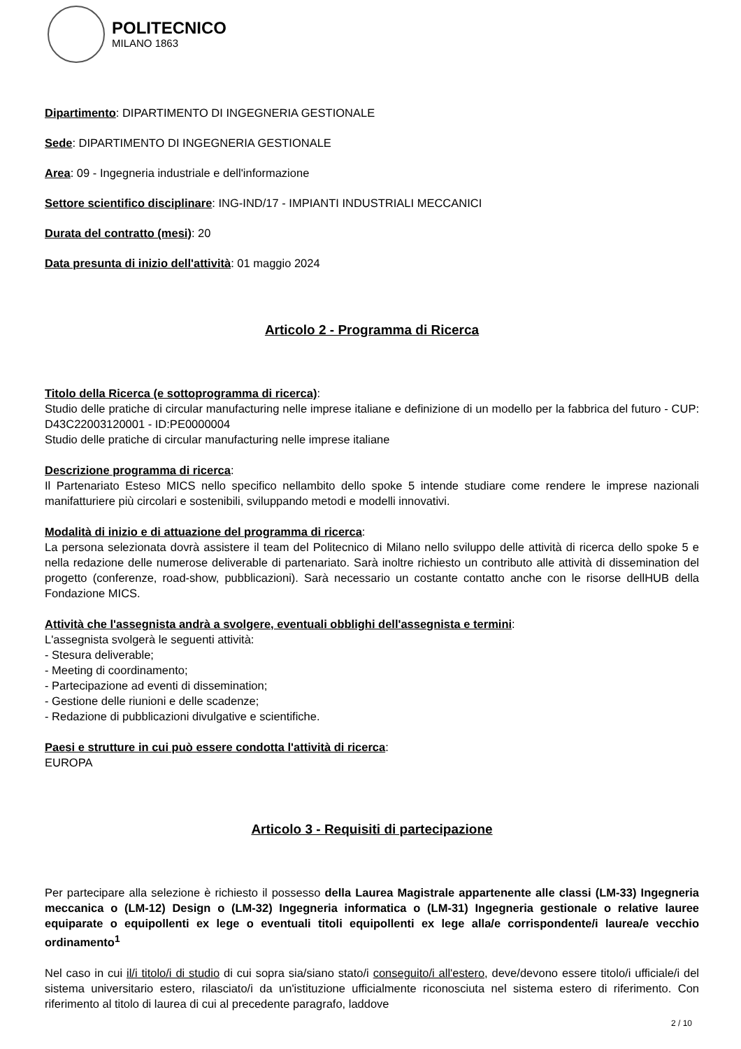POLITECNICO
MILANO 1863
Dipartimento: DIPARTIMENTO DI INGEGNERIA GESTIONALE
Sede: DIPARTIMENTO DI INGEGNERIA GESTIONALE
Area: 09 - Ingegneria industriale e dell'informazione
Settore scientifico disciplinare: ING-IND/17 - IMPIANTI INDUSTRIALI MECCANICI
Durata del contratto (mesi): 20
Data presunta di inizio dell'attività: 01 maggio 2024
Articolo 2 - Programma di Ricerca
Titolo della Ricerca (e sottoprogramma di ricerca):
Studio delle pratiche di circular manufacturing nelle imprese italiane e definizione di un modello per la fabbrica del futuro - CUP: D43C22003120001 - ID:PE0000004
Studio delle pratiche di circular manufacturing nelle imprese italiane
Descrizione programma di ricerca:
Il Partenariato Esteso MICS nello specifico nellambito dello spoke 5 intende studiare come rendere le imprese nazionali manifatturiere più circolari e sostenibili, sviluppando metodi e modelli innovativi.
Modalità di inizio e di attuazione del programma di ricerca:
La persona selezionata dovrà assistere il team del Politecnico di Milano nello sviluppo delle attività di ricerca dello spoke 5 e nella redazione delle numerose deliverable di partenariato. Sarà inoltre richiesto un contributo alle attività di dissemination del progetto (conferenze, road-show, pubblicazioni). Sarà necessario un costante contatto anche con le risorse dellHUB della Fondazione MICS.
Attività che l'assegnista andrà a svolgere, eventuali obblighi dell'assegnista e termini:
L'assegnista svolgerà le seguenti attività:
- Stesura deliverable;
- Meeting di coordinamento;
- Partecipazione ad eventi di dissemination;
- Gestione delle riunioni e delle scadenze;
- Redazione di pubblicazioni divulgative e scientifiche.
Paesi e strutture in cui può essere condotta l'attività di ricerca:
EUROPA
Articolo 3 - Requisiti di partecipazione
Per partecipare alla selezione è richiesto il possesso della Laurea Magistrale appartenente alle classi (LM-33) Ingegneria meccanica o (LM-12) Design o (LM-32) Ingegneria informatica o (LM-31) Ingegneria gestionale o relative lauree equiparate o equipollenti ex lege o eventuali titoli equipollenti ex lege alla/e corrispondente/i laurea/e vecchio ordinamento<sup>1</sup>
Nel caso in cui il/i titolo/i di studio di cui sopra sia/siano stato/i conseguito/i all'estero, deve/devono essere titolo/i ufficiale/i del sistema universitario estero, rilasciato/i da un'istituzione ufficialmente riconosciuta nel sistema estero di riferimento. Con riferimento al titolo di laurea di cui al precedente paragrafo, laddove
2 / 10